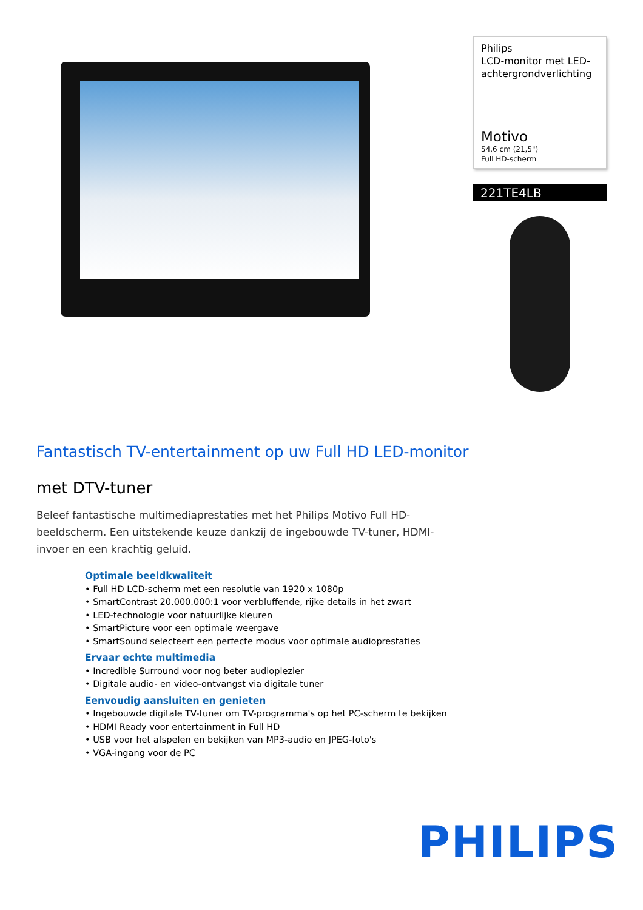Philips
LCD-monitor met LED-achtergrondverlichting
Motivo
54,6 cm (21,5")
Full HD-scherm
221TE4LB
Fantastisch TV-entertainment op uw Full HD LED-monitor
met DTV-tuner
Beleef fantastische multimediaprestaties met het Philips Motivo Full HD-beeldscherm. Een uitstekende keuze dankzij de ingebouwde TV-tuner, HDMI-invoer en een krachtig geluid.
Optimale beeldkwaliteit
• Full HD LCD-scherm met een resolutie van 1920 x 1080p
• SmartContrast 20.000.000:1 voor verbluffende, rijke details in het zwart
• LED-technologie voor natuurlijke kleuren
• SmartPicture voor een optimale weergave
• SmartSound selecteert een perfecte modus voor optimale audioprestaties
Ervaar echte multimedia
• Incredible Surround voor nog beter audioplezier
• Digitale audio- en video-ontvangst via digitale tuner
Eenvoudig aansluiten en genieten
• Ingebouwde digitale TV-tuner om TV-programma's op het PC-scherm te bekijken
• HDMI Ready voor entertainment in Full HD
• USB voor het afspelen en bekijken van MP3-audio en JPEG-foto's
• VGA-ingang voor de PC
PHILIPS